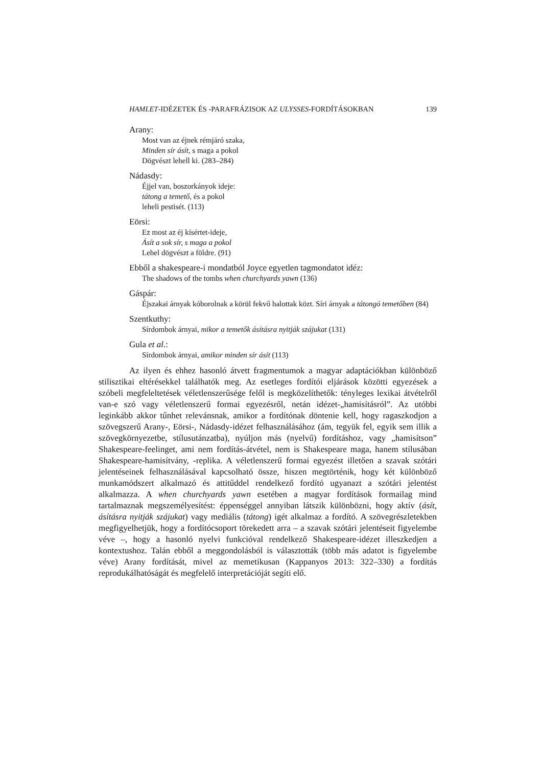HAMLET-IDÉZETEK ÉS -PARAFRÁZISOK AZ ULYSSES-FORDÍTÁSOKBAN 139
Arany:
Most van az éjnek rémjáró szaka,
Minden sír ásít, s maga a pokol
Dögvészt lehell ki. (283–284)
Nádasdy:
Éjjel van, boszorkányok ideje:
tátong a temető, és a pokol
leheli pestisét. (113)
Eörsi:
Ez most az éj kísértet-ideje,
Ásít a sok sír, s maga a pokol
Lehel dögvészt a földre. (91)
Ebből a shakespeare-i mondatból Joyce egyetlen tagmondatot idéz:
The shadows of the tombs when churchyards yawn (136)
Gáspár:
Éjszakai árnyak kóborolnak a körül fekvő halottak közt. Síri árnyak a tátongó temetőben (84)
Szentkuthy:
Sírdombok árnyai, mikor a temetők ásításra nyitják szájukat (131)
Gula et al.:
Sírdombok árnyai, amikor minden sír ásít (113)
Az ilyen és ehhez hasonló átvett fragmentumok a magyar adaptációkban különböző stilisztikai eltérésekkel találhatók meg. Az esetleges fordítói eljárások közötti egyezések a szóbeli megfeleltetések véletlenszerűsége felől is megközelíthetők: tényleges lexikai átvételről van-e szó vagy véletlenszerű formai egyezésről, netán idézet-„hamisításról”. Az utóbbi leginkább akkor tűnhet relevánsnak, amikor a fordítónak döntenie kell, hogy ragaszkodjon a szövegszerű Arany-, Eörsi-, Nádasdy-idézet felhasználásához (ám, tegyük fel, egyik sem illik a szövegkörnyezetbe, stílusutánzatba), nyúljon más (nyelvű) fordításhoz, vagy „hamisítson” Shakespeare-feelinget, ami nem fordítás-átvétel, nem is Shakespeare maga, hanem stílusában Shakespeare-hamisítvány, -replika. A véletlenszerű formai egyezést illetően a szavak szótári jelentéseinek felhasználásával kapcsolható össze, hiszen megtörténik, hogy két különböző munkamódszert alkalmazó és attitűddel rendelkező fordító ugyanazt a szótári jelentést alkalmazza. A when churchyards yawn esetében a magyar fordítások formailag mind tartalmaznak megszemélyesítést: éppenséggel annyiban látszik különbözni, hogy aktív (ásít, ásításra nyitják szájukat) vagy mediális (tátong) igét alkalmaz a fordító. A szövegrészletekben megfigyelhetjük, hogy a fordítócsoport törekedett arra – a szavak szótári jelentéseit figyelembe véve –, hogy a hasonló nyelvi funkcióval rendelkező Shakespeare-idézet illeszkedjen a kontextushoz. Talán ebből a meggondolásból is választották (több más adatot is figyelembe véve) Arany fordítását, mivel az memetikusan (Kappanyos 2013: 322–330) a fordítás reprodukálhatóságát és megfelelő interpretációját segíti elő.